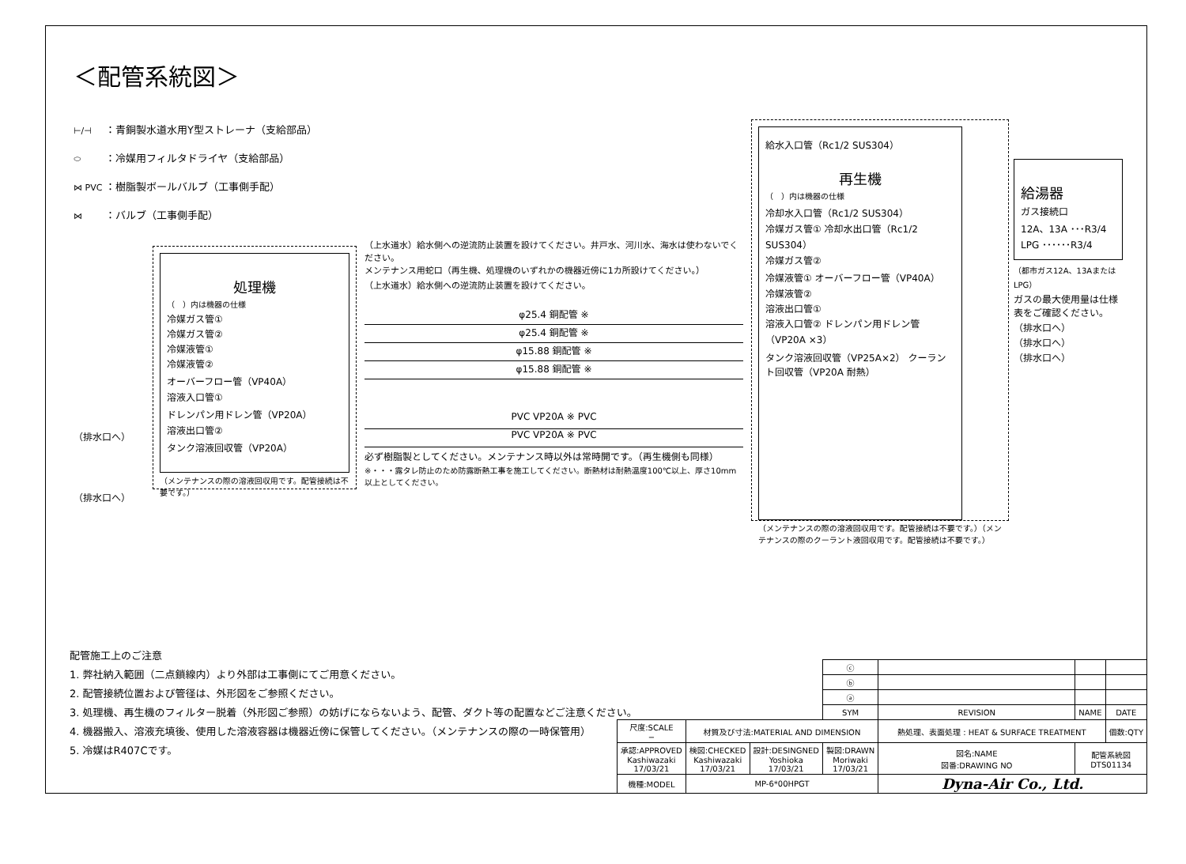＜配管系統図＞
⊢/⊣ ：青銅製水道水用Y型ストレーナ（支給部品）
⬭ ：冷媒用フィルタドライヤ（支給部品）
⋈ PVC ：樹脂製ボールバルブ（工事側手配）
⋈ ：バルブ（工事側手配）
（排水口へ）
（排水口へ）
処理機
（　）内は機器の仕様
冷媒ガス管①
冷媒ガス管②
冷媒液管①
冷媒液管②
オーバーフロー管（VP40A）
溶液入口管①
ドレンパン用ドレン管（VP20A）
溶液出口管②
タンク溶液回収管（VP20A）
（メンテナンスの際の溶液回収用です。配管接続は不要です。）
（上水道水）給水側への逆流防止装置を設けてください。井戸水、河川水、海水は使わないでください。
メンテナンス用蛇口（再生機、処理機のいずれかの機器近傍に1カ所設けてください。）
（上水道水）給水側への逆流防止装置を設けてください。
φ25.4 銅配管 ※
φ25.4 銅配管 ※
φ15.88 銅配管 ※
φ15.88 銅配管 ※
PVC VP20A ※ PVC
PVC VP20A ※ PVC
必ず樹脂製としてください。メンテナンス時以外は常時開です。（再生機側も同様）
※・・・露タレ防止のため防露断熱工事を施工してください。断熱材は耐熱温度100℃以上、厚さ10mm以上としてください。
給水入口管（Rc1/2 SUS304）
再生機
（　）内は機器の仕様
冷却水入口管（Rc1/2 SUS304）
冷媒ガス管① 冷却水出口管（Rc1/2 SUS304）
冷媒ガス管②
冷媒液管① オーバーフロー管（VP40A）
冷媒液管②
溶液出口管①
溶液入口管② ドレンパン用ドレン管（VP20A ×3）
タンク溶液回収管（VP25A×2） クーラント回収管（VP20A 耐熱）
（メンテナンスの際の溶液回収用です。配管接続は不要です。）（メンテナンスの際のクーラント液回収用です。配管接続は不要です。）
給湯器
ガス接続口
12A、13A ･･･R3/4
LPG ･･････R3/4
（都市ガス12A、13AまたはLPG）
ガスの最大使用量は仕様表をご確認ください。
（排水口へ）
（排水口へ）
（排水口へ）
配管施工上のご注意
1. 弊社納入範囲（二点鎖線内）より外部は工事側にてご用意ください。
2. 配管接続位置および管径は、外形図をご参照ください。
3. 処理機、再生機のフィルター脱着（外形図ご参照）の妨げにならないよう、配管、ダクト等の配置などご注意ください。
4. 機器搬入、溶液充填後、使用した溶液容器は機器近傍に保管してください。（メンテナンスの際の一時保管用）
5. 冷媒はR407Cです。
| | | | | ⓒ | | | | |
| | | | | ⓑ | | | | |
| | | | | ⓐ | | | | |
| | | | | SYM | REVISION | | NAME | DATE |
| 尺度:SCALE − | 材質及び寸法:MATERIAL AND DIMENSION | | | | 熱処理、表面処理 : HEAT & SURFACE TREATMENT | | | 個数:QTY |
| 承認:APPROVED Kashiwazaki 17/03/21 | 検図:CHECKED Kashiwazaki 17/03/21 | 設計:DESINGNED Yoshioka 17/03/21 | 製図:DRAWN Moriwaki 17/03/21 | | 図名:NAME 図番:DRAWING NO | 配管系統図 DTS01134 | | |
| 機種:MODEL | MP-6*00HPGT | | | | Dyna-Air Co., Ltd. | | | |